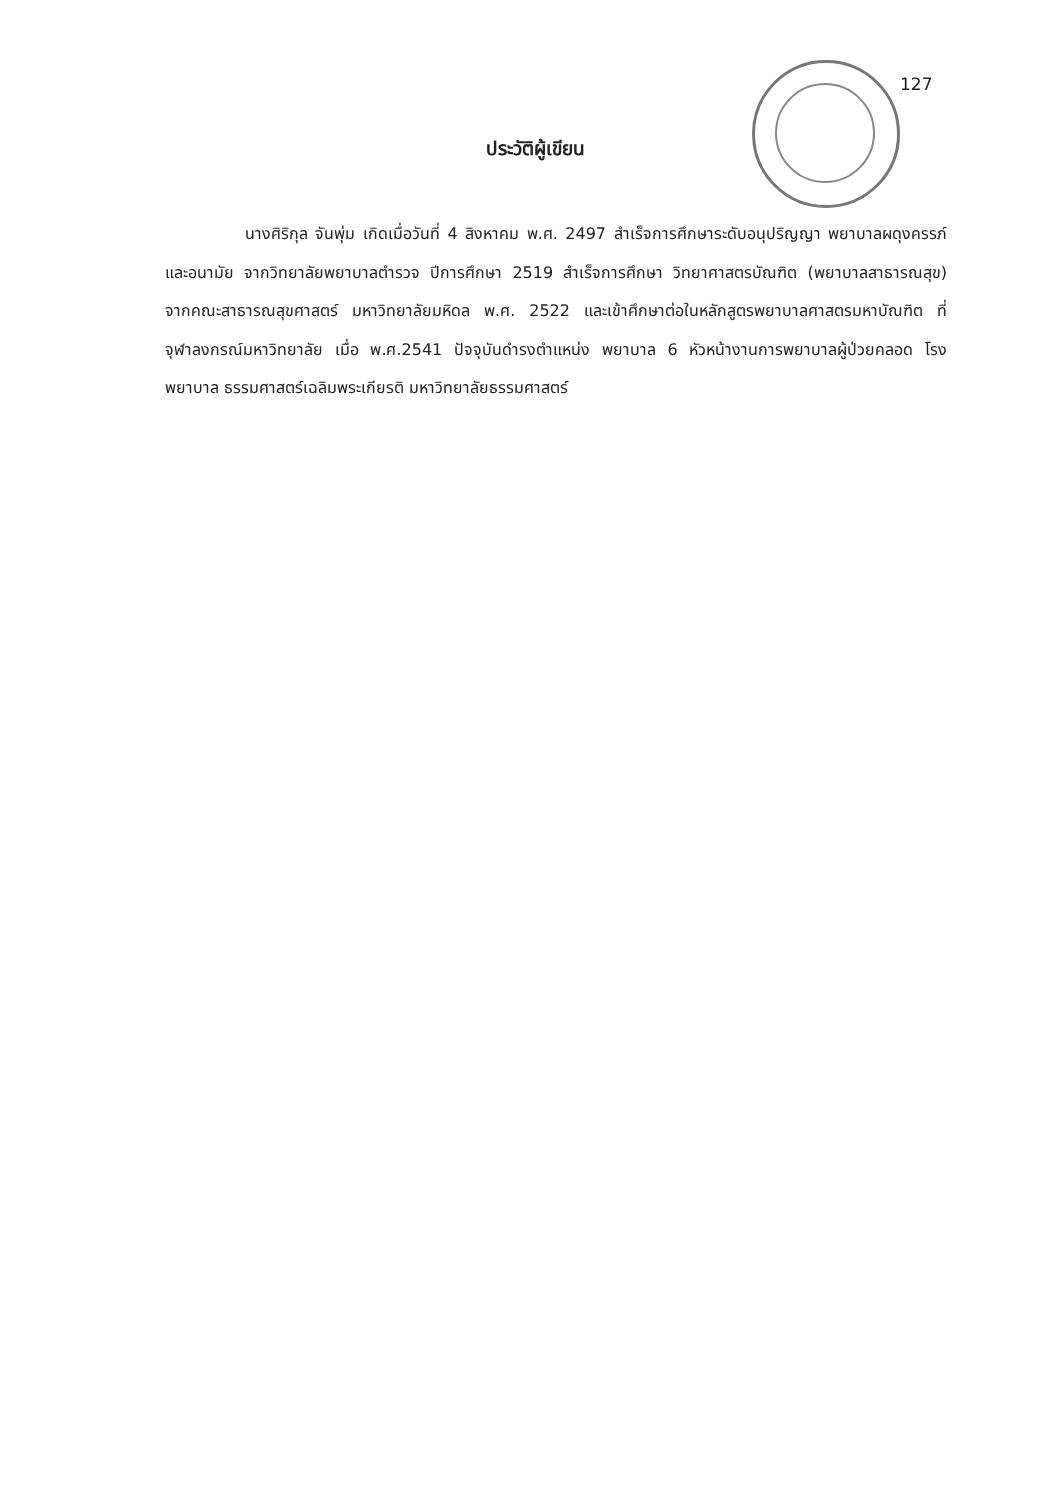127
ประวัติผู้เขียน
นางศิริกุล จันพุ่ม เกิดเมื่อวันที่ 4 สิงหาคม พ.ศ. 2497 สำเร็จการศึกษาระดับอนุปริญญา พยาบาลผดุงครรภ์และอนามัย จากวิทยาลัยพยาบาลตำรวจ ปีการศึกษา 2519 สำเร็จการศึกษา วิทยาศาสตรบัณฑิต (พยาบาลสาธารณสุข) จากคณะสาธารณสุขศาสตร์ มหาวิทยาลัยมหิดล พ.ศ. 2522 และเข้าศึกษาต่อในหลักสูตรพยาบาลศาสตรมหาบัณฑิต ที่จุฬาลงกรณ์มหาวิทยาลัย เมื่อ พ.ศ.2541 ปัจจุบันดำรงตำแหน่ง พยาบาล 6 หัวหน้างานการพยาบาลผู้ป่วยคลอด โรงพยาบาล ธรรมศาสตร์เฉลิมพระเกียรติ มหาวิทยาลัยธรรมศาสตร์